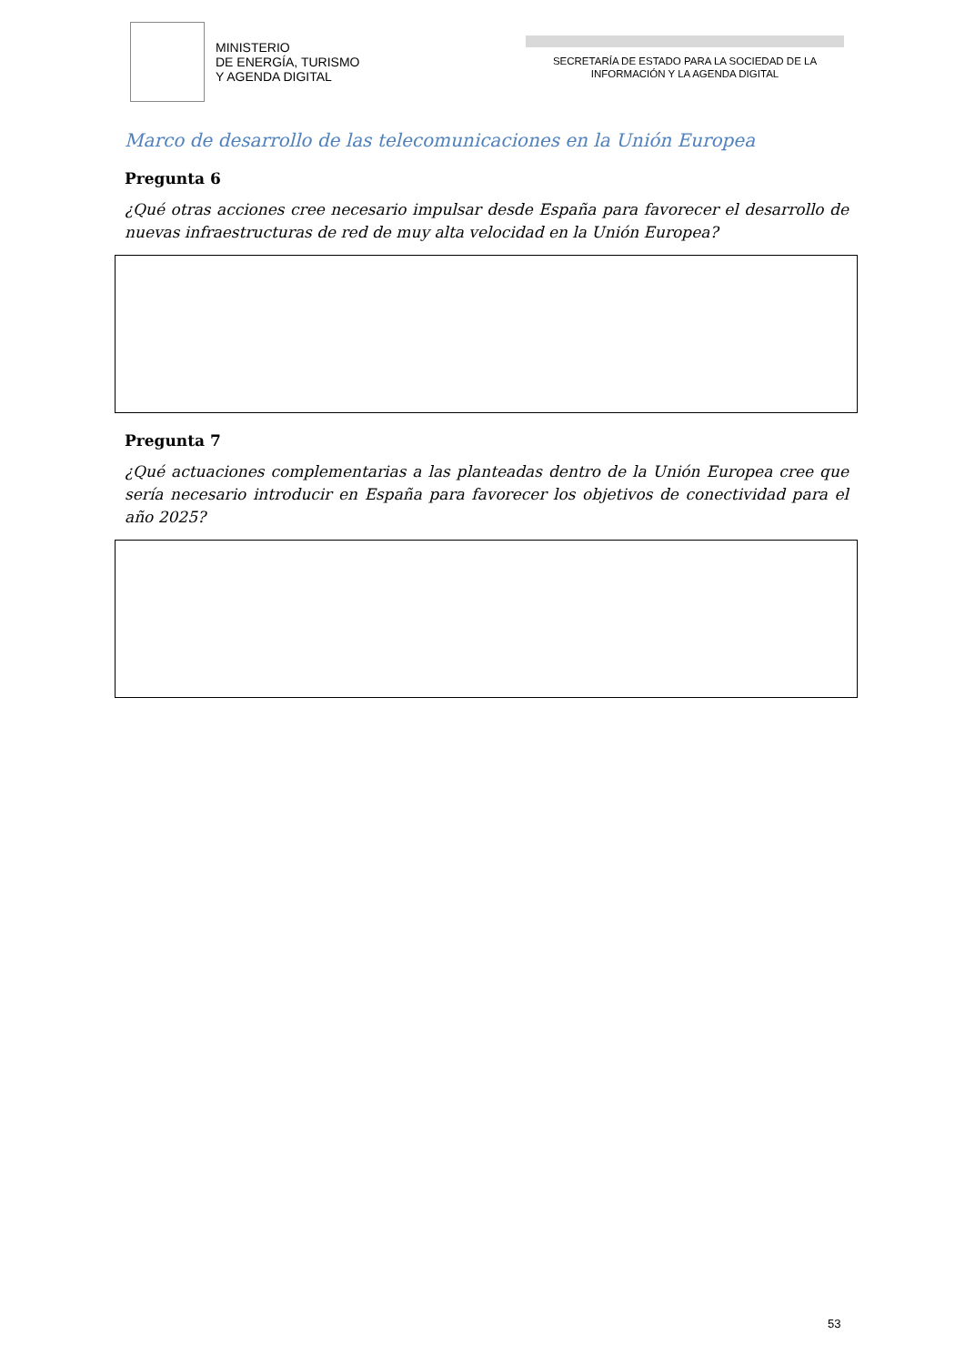MINISTERIO
DE ENERGÍA, TURISMO
Y AGENDA DIGITAL
SECRETARÍA DE ESTADO PARA LA SOCIEDAD DE LA
INFORMACIÓN Y LA AGENDA DIGITAL
Marco de desarrollo de las telecomunicaciones en la Unión Europea
Pregunta 6
¿Qué otras acciones cree necesario impulsar desde España para favorecer el desarrollo de nuevas infraestructuras de red de muy alta velocidad en la Unión Europea?
Pregunta 7
¿Qué actuaciones complementarias a las planteadas dentro de la Unión Europea cree que sería necesario introducir en España para favorecer los objetivos de conectividad para el año 2025?
53